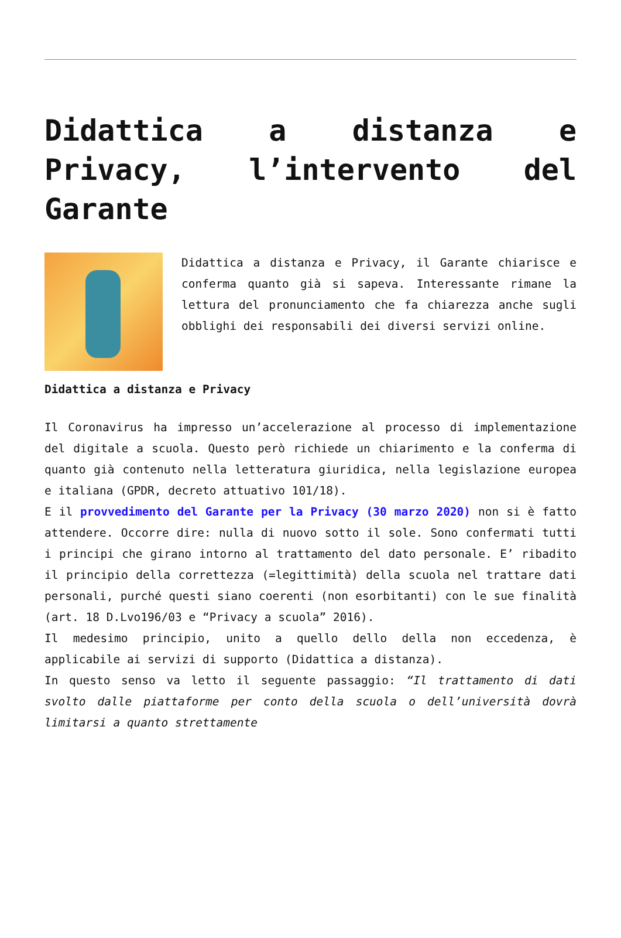Didattica a distanza e Privacy, l’intervento del Garante
Didattica a distanza e Privacy, il Garante chiarisce e conferma quanto già si sapeva. Interessante rimane la lettura del pronunciamento che fa chiarezza anche sugli obblighi dei responsabili dei diversi servizi online.
Didattica a distanza e Privacy
Il Coronavirus ha impresso un’accelerazione al processo di implementazione del digitale a scuola. Questo però richiede un chiarimento e la conferma di quanto già contenuto nella letteratura giuridica, nella legislazione europea e italiana (GPDR, decreto attuativo 101/18).
E il provvedimento del Garante per la Privacy (30 marzo 2020) non si è fatto attendere. Occorre dire: nulla di nuovo sotto il sole. Sono confermati tutti i principi che girano intorno al trattamento del dato personale. E’ ribadito il principio della correttezza (=legittimità) della scuola nel trattare dati personali, purché questi siano coerenti (non esorbitanti) con le sue finalità (art. 18 D.Lvo196/03 e “Privacy a scuola” 2016).
Il medesimo principio, unito a quello dello della non eccedenza, è applicabile ai servizi di supporto (Didattica a distanza).
In questo senso va letto il seguente passaggio: “Il trattamento di dati svolto dalle piattaforme per conto della scuola o dell’università dovrà limitarsi a quanto strettamente